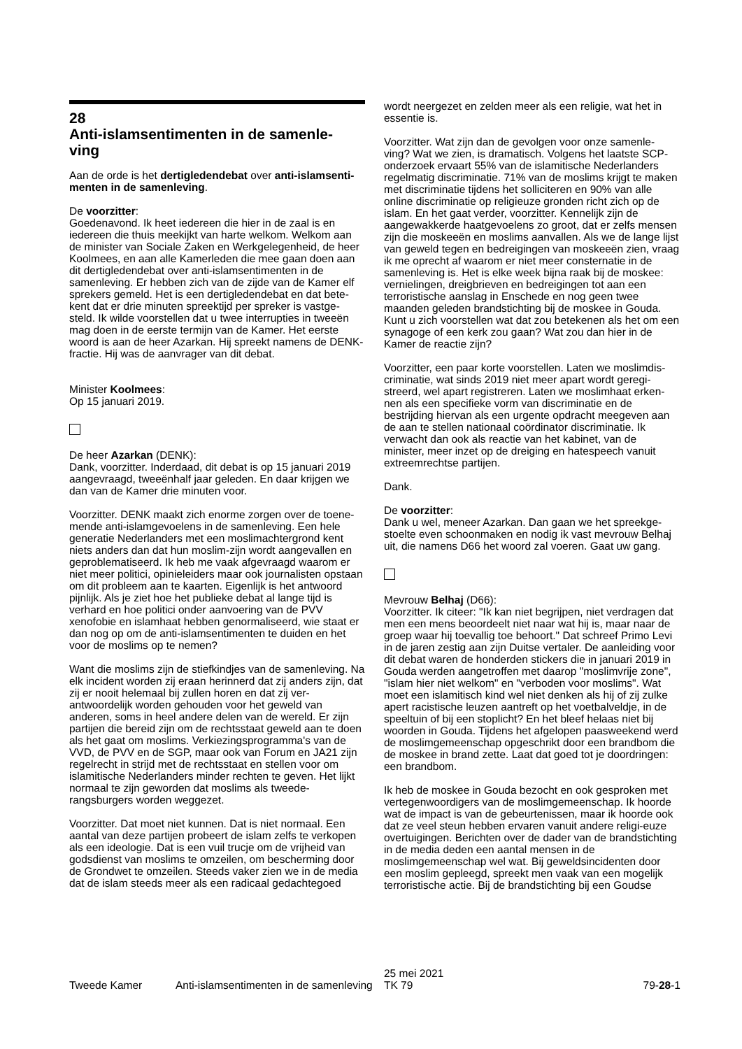28
Anti-islamsentimenten in de samenle-
ving
Aan de orde is het dertigledendebat over anti-islamsenti-menten in de samenleving.
De voorzitter:
Goedenavond. Ik heet iedereen die hier in de zaal is en iedereen die thuis meekijkt van harte welkom. Welkom aan de minister van Sociale Zaken en Werkgelegenheid, de heer Koolmees, en aan alle Kamerleden die mee gaan doen aan dit dertigledendebat over anti-islamsentimenten in de samenleving. Er hebben zich van de zijde van de Kamer elf sprekers gemeld. Het is een dertigledendebat en dat bete-kent dat er drie minuten spreektijd per spreker is vastge-steld. Ik wilde voorstellen dat u twee interrupties in tweeën mag doen in de eerste termijn van de Kamer. Het eerste woord is aan de heer Azarkan. Hij spreekt namens de DENK-fractie. Hij was de aanvrager van dit debat.
Minister Koolmees:
Op 15 januari 2019.
De heer Azarkan (DENK):
Dank, voorzitter. Inderdaad, dit debat is op 15 januari 2019 aangevraagd, tweeënhalf jaar geleden. En daar krijgen we dan van de Kamer drie minuten voor.
Voorzitter. DENK maakt zich enorme zorgen over de toene-mende anti-islamgevoelens in de samenleving. Een hele generatie Nederlanders met een moslimachtergrond kent niets anders dan dat hun moslim-zijn wordt aangevallen en geproblematiseerd. Ik heb me vaak afgevraagd waarom er niet meer politici, opinieleiders maar ook journalisten opstaan om dit probleem aan te kaarten. Eigenlijk is het antwoord pijnlijk. Als je ziet hoe het publieke debat al lange tijd is verhard en hoe politici onder aanvoering van de PVV xenofobie en islamhaat hebben genormaliseerd, wie staat er dan nog op om de anti-islamsentimenten te duiden en het voor de moslims op te nemen?
Want die moslims zijn de stiefkindjes van de samenleving. Na elk incident worden zij eraan herinnerd dat zij anders zijn, dat zij er nooit helemaal bij zullen horen en dat zij ver-antwoordelijk worden gehouden voor het geweld van anderen, soms in heel andere delen van de wereld. Er zijn partijen die bereid zijn om de rechtsstaat geweld aan te doen als het gaat om moslims. Verkiezingsprogramma's van de VVD, de PVV en de SGP, maar ook van Forum en JA21 zijn regelrecht in strijd met de rechtsstaat en stellen voor om islamitische Nederlanders minder rechten te geven. Het lijkt normaal te zijn geworden dat moslims als tweede-rangsburgers worden weggezet.
Voorzitter. Dat moet niet kunnen. Dat is niet normaal. Een aantal van deze partijen probeert de islam zelfs te verkopen als een ideologie. Dat is een vuil trucje om de vrijheid van godsdienst van moslims te omzeilen, om bescherming door de Grondwet te omzeilen. Steeds vaker zien we in de media dat de islam steeds meer als een radicaal gedachtegoed
wordt neergezet en zelden meer als een religie, wat het in essentie is.
Voorzitter. Wat zijn dan de gevolgen voor onze samenle-ving? Wat we zien, is dramatisch. Volgens het laatste SCP-onderzoek ervaart 55% van de islamitische Nederlanders regelmatig discriminatie. 71% van de moslims krijgt te maken met discriminatie tijdens het solliciteren en 90% van alle online discriminatie op religieuze gronden richt zich op de islam. En het gaat verder, voorzitter. Kennelijk zijn de aangewakkerde haatgevoelens zo groot, dat er zelfs mensen zijn die moskeeën en moslims aanvallen. Als we de lange lijst van geweld tegen en bedreigingen van moskeeën zien, vraag ik me oprecht af waarom er niet meer consternatie in de samenleving is. Het is elke week bijna raak bij de moskee: vernielingen, dreigbrieven en bedreigingen tot aan een terroristische aanslag in Enschede en nog geen twee maanden geleden brandstichting bij de moskee in Gouda. Kunt u zich voorstellen wat dat zou betekenen als het om een synagoge of een kerk zou gaan? Wat zou dan hier in de Kamer de reactie zijn?
Voorzitter, een paar korte voorstellen. Laten we moslimdis-criminatie, wat sinds 2019 niet meer apart wordt geregi-streerd, wel apart registreren. Laten we moslimhaat erken-nen als een specifieke vorm van discriminatie en de bestrijding hiervan als een urgente opdracht meegeven aan de aan te stellen nationaal coördinator discriminatie. Ik verwacht dan ook als reactie van het kabinet, van de minister, meer inzet op de dreiging en hatespeech vanuit extreemrechtse partijen.
Dank.
De voorzitter:
Dank u wel, meneer Azarkan. Dan gaan we het spreekge-stoelte even schoonmaken en nodig ik vast mevrouw Belhaj uit, die namens D66 het woord zal voeren. Gaat uw gang.
Mevrouw Belhaj (D66):
Voorzitter. Ik citeer: "Ik kan niet begrijpen, niet verdragen dat men een mens beoordeelt niet naar wat hij is, maar naar de groep waar hij toevallig toe behoort." Dat schreef Primo Levi in de jaren zestig aan zijn Duitse vertaler. De aanleiding voor dit debat waren de honderden stickers die in januari 2019 in Gouda werden aangetroffen met daarop "moslimvrije zone", "islam hier niet welkom" en "verboden voor moslims". Wat moet een islamitisch kind wel niet denken als hij of zij zulke apert racistische leuzen aantreft op het voetbalveldje, in de speeltuin of bij een stoplicht? En het bleef helaas niet bij woorden in Gouda. Tijdens het afgelopen paasweekend werd de moslimgemeenschap opgeschrikt door een brandbom die de moskee in brand zette. Laat dat goed tot je doordringen: een brandbom.
Ik heb de moskee in Gouda bezocht en ook gesproken met vertegenwoordigers van de moslimgemeenschap. Ik hoorde wat de impact is van de gebeurtenissen, maar ik hoorde ook dat ze veel steun hebben ervaren vanuit andere religi-euze overtuigingen. Berichten over de dader van de brandstichting in de media deden een aantal mensen in de moslimgemeenschap wel wat. Bij geweldsincidenten door een moslim gepleegd, spreekt men vaak van een mogelijk terroristische actie. Bij de brandstichting bij een Goudse
Tweede Kamer Anti-islamsentimenten in de samenleving
25 mei 2021
TK 79
79-28-1